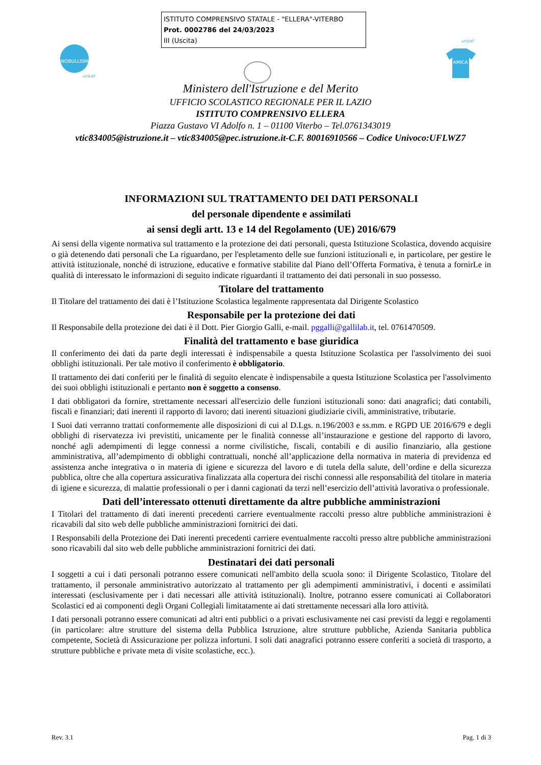ISTITUTO COMPRENSIVO STATALE - "ELLERA"-VITERBO
Prot. 0002786 del 24/03/2023
III (Uscita)
#NOBULLISMO
unicef
unicef
AMICA
Ministero dell'Istruzione e del Merito
UFFICIO SCOLASTICO REGIONALE PER IL LAZIO
ISTITUTO COMPRENSIVO ELLERA
Piazza Gustavo VI Adolfo n. 1 – 01100 Viterbo – Tel.0761343019
vtic834005@istruzione.it – vtic834005@pec.istruzione.it-C.F. 80016910566 – Codice Univoco:UFLWZ7
INFORMAZIONI SUL TRATTAMENTO DEI DATI PERSONALI
del personale dipendente e assimilati
ai sensi degli artt. 13 e 14 del Regolamento (UE) 2016/679
Ai sensi della vigente normativa sul trattamento e la protezione dei dati personali, questa Istituzione Scolastica, dovendo acquisire o già detenendo dati personali che La riguardano, per l'espletamento delle sue funzioni istituzionali e, in particolare, per gestire le attività istituzionale, nonché di istruzione, educative e formative stabilite dal Piano dell’Offerta Formativa, è tenuta a fornirLe in qualità di interessato le informazioni di seguito indicate riguardanti il trattamento dei dati personali in suo possesso.
Titolare del trattamento
Il Titolare del trattamento dei dati è l’Istituzione Scolastica legalmente rappresentata dal Dirigente Scolastico
Responsabile per la protezione dei dati
Il Responsabile della protezione dei dati è il Dott. Pier Giorgio Galli, e-mail. pggalli@gallilab.it, tel. 0761470509.
Finalità del trattamento e base giuridica
Il conferimento dei dati da parte degli interessati è indispensabile a questa Istituzione Scolastica per l'assolvimento dei suoi obblighi istituzionali. Per tale motivo il conferimento è obbligatorio.
Il trattamento dei dati conferiti per le finalità di seguito elencate è indispensabile a questa Istituzione Scolastica per l'assolvimento dei suoi obblighi istituzionali e pertanto non è soggetto a consenso.
I dati obbligatori da fornire, strettamente necessari all'esercizio delle funzioni istituzionali sono: dati anagrafici; dati contabili, fiscali e finanziari; dati inerenti il rapporto di lavoro; dati inerenti situazioni giudiziarie civili, amministrative, tributarie.
I Suoi dati verranno trattati conformemente alle disposizioni di cui al D.Lgs. n.196/2003 e ss.mm. e RGPD UE 2016/679 e degli obblighi di riservatezza ivi previstiti, unicamente per le finalità connesse all’instaurazione e gestione del rapporto di lavoro, nonché agli adempimenti di legge connessi a norme civilistiche, fiscali, contabili e di ausilio finanziario, alla gestione amministrativa, all’adempimento di obblighi contrattuali, nonché all’applicazione della normativa in materia di previdenza ed assistenza anche integrativa o in materia di igiene e sicurezza del lavoro e di tutela della salute, dell’ordine e della sicurezza pubblica, oltre che alla copertura assicurativa finalizzata alla copertura dei rischi connessi alle responsabilità del titolare in materia di igiene e sicurezza, di malattie professionali o per i danni cagionati da terzi nell’esercizio dell’attività lavorativa o professionale.
Dati dell’interessato ottenuti direttamente da altre pubbliche amministrazioni
I Titolari del trattamento di dati inerenti precedenti carriere eventualmente raccolti presso altre pubbliche amministrazioni è ricavabili dal sito web delle pubbliche amministrazioni fornitrici dei dati.
I Responsabili della Protezione dei Dati inerenti precedenti carriere eventualmente raccolti presso altre pubbliche amministrazioni sono ricavabili dal sito web delle pubbliche amministrazioni fornitrici dei dati.
Destinatari dei dati personali
I soggetti a cui i dati personali potranno essere comunicati nell'ambito della scuola sono: il Dirigente Scolastico, Titolare del trattamento, il personale amministrativo autorizzato al trattamento per gli adempimenti amministrativi, i docenti e assimilati interessati (esclusivamente per i dati necessari alle attività istituzionali). Inoltre, potranno essere comunicati ai Collaboratori Scolastici ed ai componenti degli Organi Collegiali limitatamente ai dati strettamente necessari alla loro attività.
I dati personali potranno essere comunicati ad altri enti pubblici o a privati esclusivamente nei casi previsti da leggi e regolamenti (in particolare: altre strutture del sistema della Pubblica Istruzione, altre strutture pubbliche, Azienda Sanitaria pubblica competente, Società di Assicurazione per polizza infortuni. I soli dati anagrafici potranno essere conferiti a società di trasporto, a strutture pubbliche e private meta di visite scolastiche, ecc.).
Rev. 3.1 Pag. 1 di 3